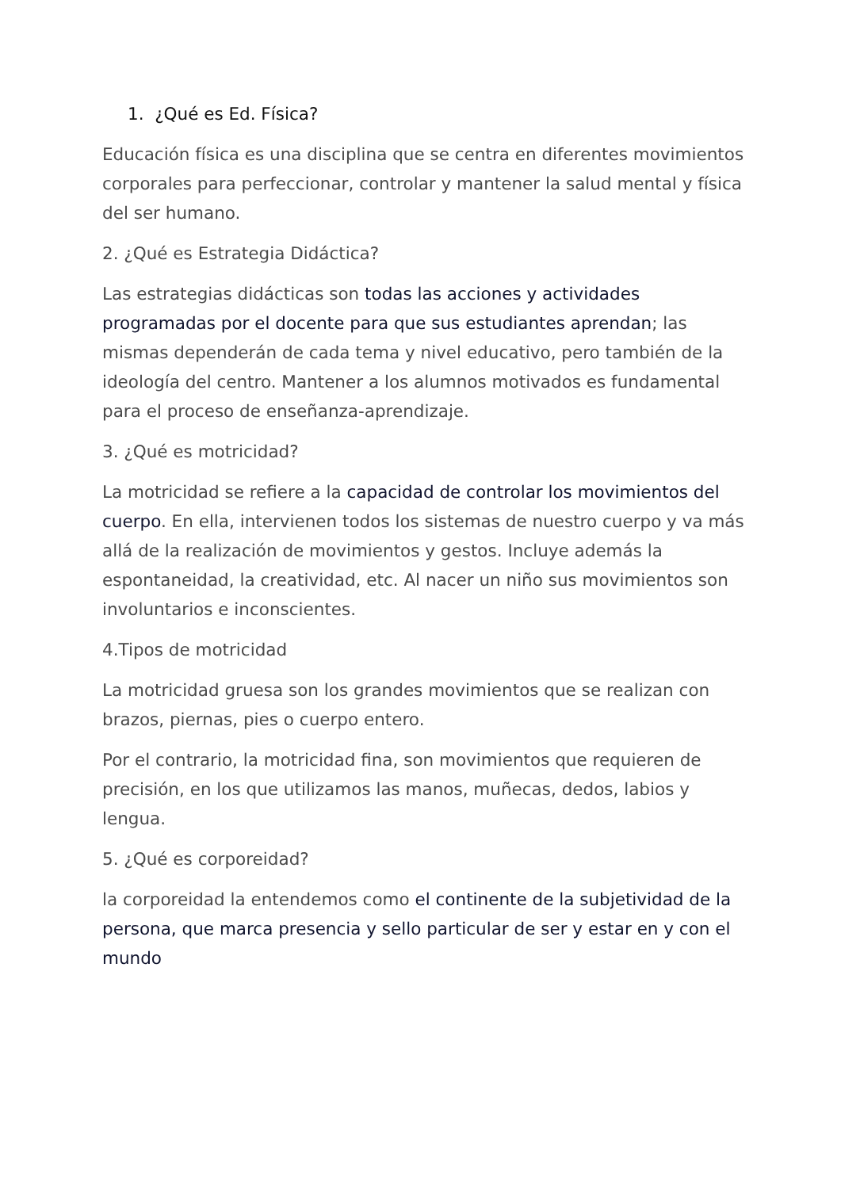1. ¿Qué es Ed. Física?
Educación física es una disciplina que se centra en diferentes movimientos corporales para perfeccionar, controlar y mantener la salud mental y física del ser humano.
2. ¿Qué es Estrategia Didáctica?
Las estrategias didácticas son todas las acciones y actividades programadas por el docente para que sus estudiantes aprendan; las mismas dependerán de cada tema y nivel educativo, pero también de la ideología del centro. Mantener a los alumnos motivados es fundamental para el proceso de enseñanza-aprendizaje.
3. ¿Qué es motricidad?
La motricidad se refiere a la capacidad de controlar los movimientos del cuerpo. En ella, intervienen todos los sistemas de nuestro cuerpo y va más allá de la realización de movimientos y gestos. Incluye además la espontaneidad, la creatividad, etc. Al nacer un niño sus movimientos son involuntarios e inconscientes.
4.Tipos de motricidad
La motricidad gruesa son los grandes movimientos que se realizan con brazos, piernas, pies o cuerpo entero.
Por el contrario, la motricidad fina, son movimientos que requieren de precisión, en los que utilizamos las manos, muñecas, dedos, labios y lengua.
5. ¿Qué es corporeidad?
la corporeidad la entendemos como el continente de la subjetividad de la persona, que marca presencia y sello particular de ser y estar en y con el mundo